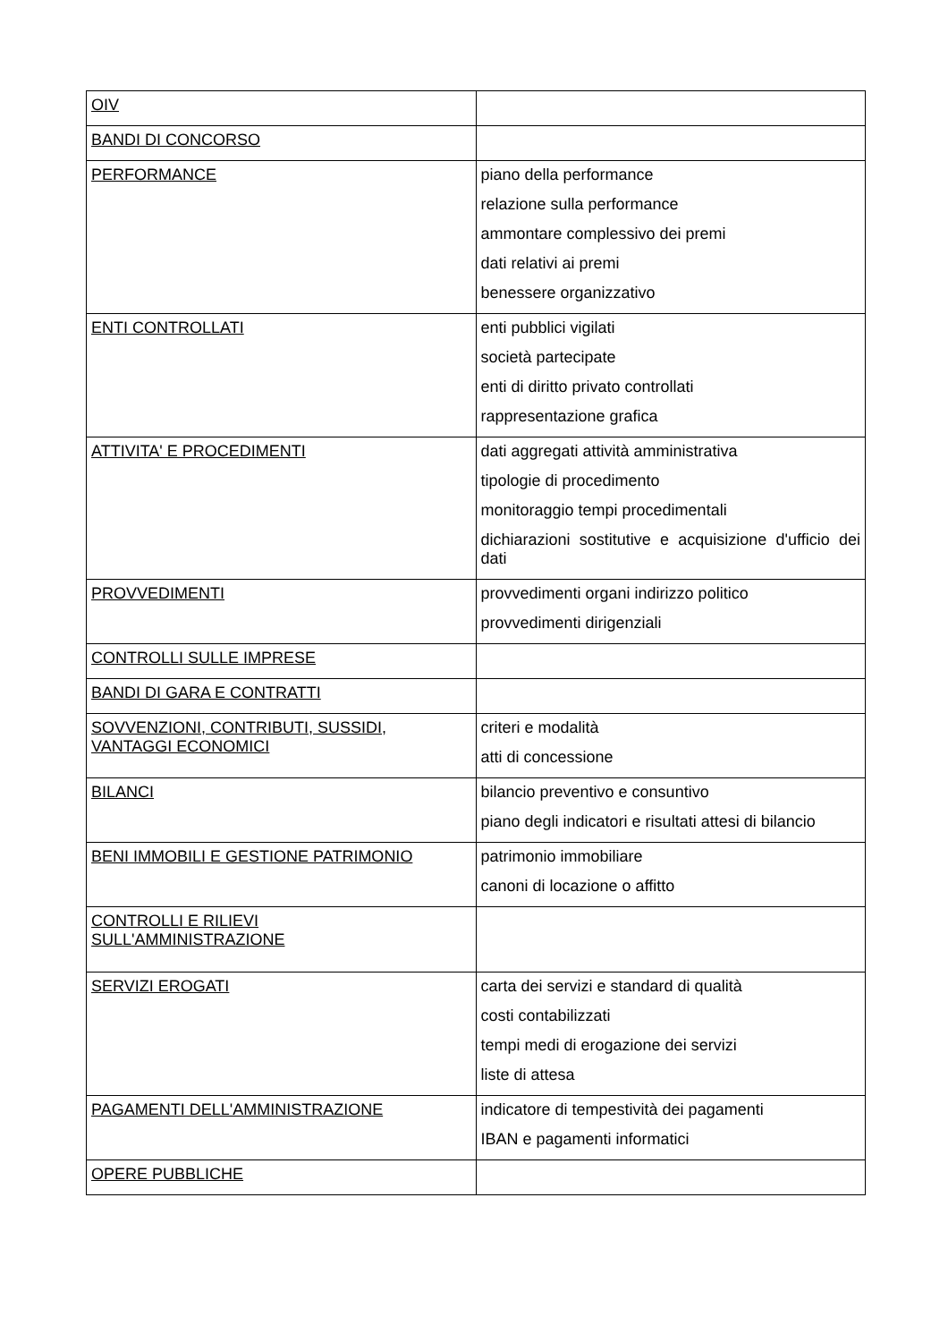| OIV | |
| BANDI DI CONCORSO | |
| PERFORMANCE | piano della performance relazione sulla performance ammontare complessivo dei premi dati relativi ai premi benessere organizzativo |
| ENTI CONTROLLATI | enti pubblici vigilati società partecipate enti di diritto privato controllati rappresentazione grafica |
| ATTIVITA' E PROCEDIMENTI | dati aggregati attività amministrativa tipologie di procedimento monitoraggio tempi procedimentali dichiarazioni sostitutive e acquisizione d'ufficio dei dati |
| PROVVEDIMENTI | provvedimenti organi indirizzo politico provvedimenti dirigenziali |
| CONTROLLI SULLE IMPRESE | |
| BANDI DI GARA E CONTRATTI | |
| SOVVENZIONI, CONTRIBUTI, SUSSIDI, VANTAGGI ECONOMICI | criteri e modalità atti di concessione |
| BILANCI | bilancio preventivo e consuntivo piano degli indicatori e risultati attesi di bilancio |
| BENI IMMOBILI E GESTIONE PATRIMONIO | patrimonio immobiliare canoni di locazione o affitto |
| CONTROLLI E RILIEVI SULL'AMMINISTRAZIONE | |
| SERVIZI EROGATI | carta dei servizi e standard di qualità costi contabilizzati tempi medi di erogazione dei servizi liste di attesa |
| PAGAMENTI DELL'AMMINISTRAZIONE | indicatore di tempestività dei pagamenti IBAN e pagamenti informatici |
| OPERE PUBBLICHE | |